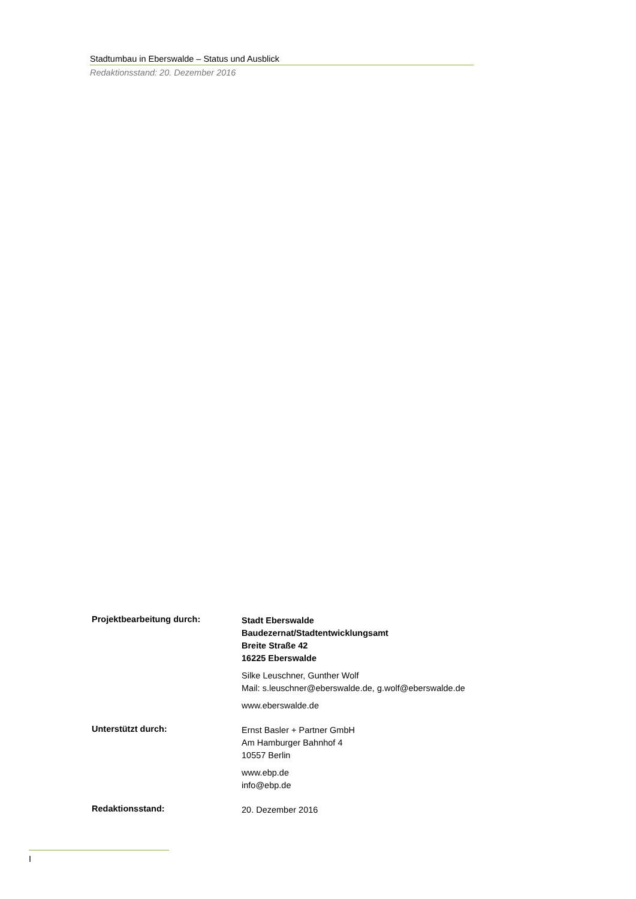Stadtumbau in Eberswalde – Status und Ausblick
Redaktionsstand: 20. Dezember 2016
Projektbearbeitung durch:
Stadt Eberswalde
Baudezernat/Stadtentwicklungsamt
Breite Straße 42
16225 Eberswalde
Silke Leuschner, Gunther Wolf
Mail: s.leuschner@eberswalde.de, g.wolf@eberswalde.de
www.eberswalde.de
Unterstützt durch:
Ernst Basler + Partner GmbH
Am Hamburger Bahnhof 4
10557 Berlin
www.ebp.de
info@ebp.de
Redaktionsstand:
20. Dezember 2016
I